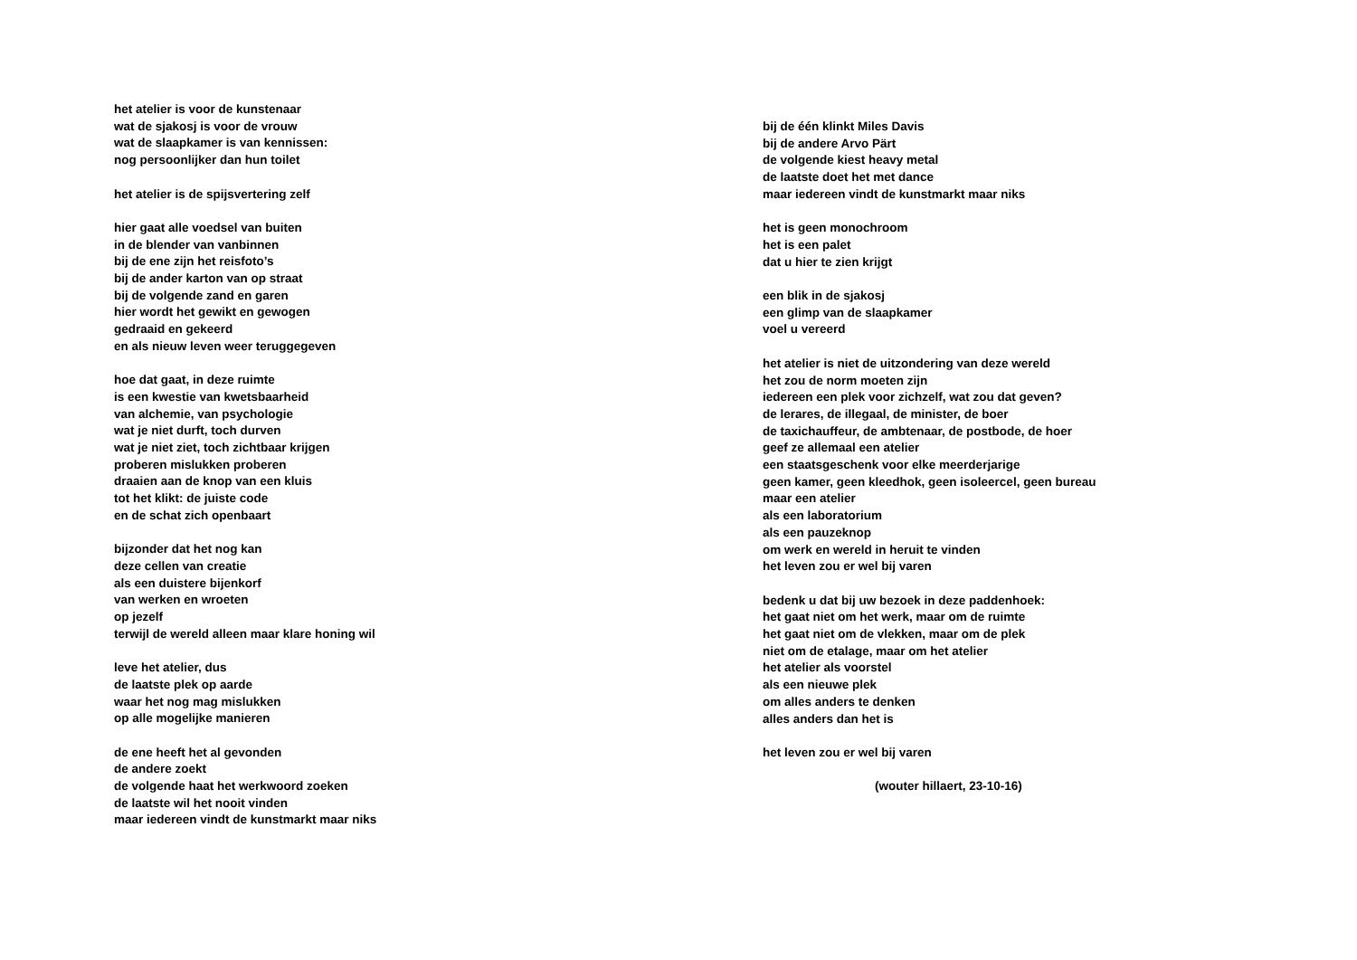het atelier is voor de kunstenaar
wat de sjakosj is voor de vrouw
wat de slaapkamer is van kennissen:
nog persoonlijker dan hun toilet
het atelier is de spijsvertering zelf
hier gaat alle voedsel van buiten
in de blender van vanbinnen
bij de ene zijn het reisfoto’s
bij de ander karton van op straat
bij de volgende zand en garen
hier wordt het gewikt en gewogen
gedraaid en gekeerd
en als nieuw leven weer teruggegeven
hoe dat gaat, in deze ruimte
is een kwestie van kwetsbaarheid
van alchemie, van psychologie
wat je niet durft, toch durven
wat je niet ziet, toch zichtbaar krijgen
proberen mislukken proberen
draaien aan de knop van een kluis
tot het klikt: de juiste code
en de schat zich openbaart
bijzonder dat het nog kan
deze cellen van creatie
als een duistere bijenkorf
van werken en wroeten
op jezelf
terwijl de wereld alleen maar klare honing wil
leve het atelier, dus
de laatste plek op aarde
waar het nog mag mislukken
op alle mogelijke manieren
de ene heeft het al gevonden
de andere zoekt
de volgende haat het werkwoord zoeken
de laatste wil het nooit vinden
maar iedereen vindt de kunstmarkt maar niks
bij de één klinkt Miles Davis
bij de andere Arvo Pärt
de volgende kiest heavy metal
de laatste doet het met dance
maar iedereen vindt de kunstmarkt maar niks
het is geen monochroom
het is een palet
dat u hier te zien krijgt
een blik in de sjakosj
een glimp van de slaapkamer
voel u vereerd
het atelier is niet de uitzondering van deze wereld
het zou de norm moeten zijn
iedereen een plek voor zichzelf, wat zou dat geven?
de lerares, de illegaal, de minister, de boer
de taxichauffeur, de ambtenaar, de postbode, de hoer
geef ze allemaal een atelier
een staatsgeschenk voor elke meerderjarige
geen kamer, geen kleedhok, geen isoleercel, geen bureau
maar een atelier
als een laboratorium
als een pauzeknop
om werk en wereld in heruit te vinden
het leven zou er wel bij varen
bedenk u dat bij uw bezoek in deze paddenhoek:
het gaat niet om het werk, maar om de ruimte
het gaat niet om de vlekken, maar om de plek
niet om de etalage, maar om het atelier
het atelier als voorstel
als een nieuwe plek
om alles anders te denken
alles anders dan het is
het leven zou er wel bij varen
(wouter hillaert, 23-10-16)